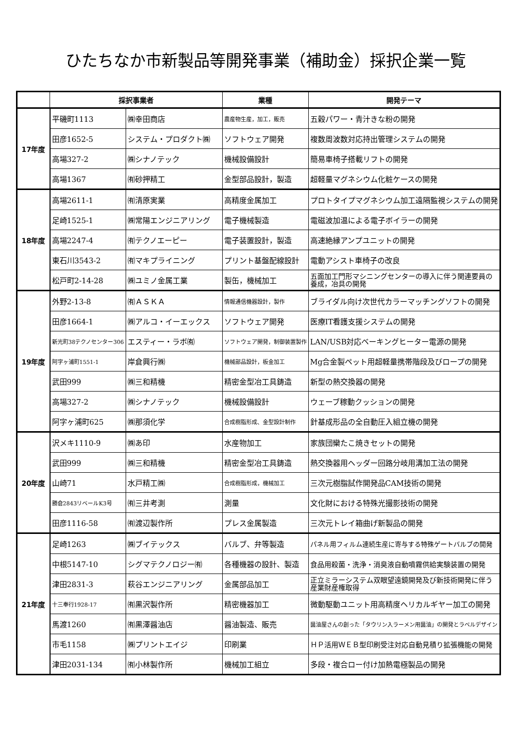ひたちなか市新製品等開発事業（補助金）採択企業一覧
| | 採択事業者 | | 業種 | 開発テーマ |
| --- | --- | --- | --- | --- |
| 17年度 | 平磯町1113 | ㈱幸田商店 | 農産物生産，加工，販売 | 五穀パワー・青汁きな粉の開発 |
| | 田彦1652-5 | システム・プロダクト㈱ | ソフトウェア開発 | 複数周波数対応持出管理システムの開発 |
| | 高場327-2 | ㈱シナノテック | 機械設備設計 | 簡易車椅子搭載リフトの開発 |
| | 高場1367 | ㈲砂押精工 | 金型部品設計，製造 | 超軽量マグネシウム化粧ケースの開発 |
| 18年度 | 高場2611-1 | ㈲清原実業 | 高精度金属加工 | プロトタイプマグネシウム加工遠隔監視システムの開発 |
| | 足崎1525-1 | ㈱常陽エンジニアリング | 電子機械製造 | 電磁波加温による電子ボイラーの開発 |
| | 高場2247-4 | ㈲テクノエーピー | 電子装置設計，製造 | 高速絶縁アンプユニットの開発 |
| | 東石川3543-2 | ㈲マキプライニング | プリント基盤配線設計 | 電動アシスト車椅子の改良 |
| | 松戸町2-14-28 | ㈱ユミノ金属工業 | 製缶，機械加工 | 五面加工門形マシニングセンターの導入に伴う関連要員の養成，冶具の開発 |
| 19年度 | 外野2-13-8 | ㈲ＡＳＫＡ | 情報通信機器設計，製作 | ブライダル向け次世代カラーマッチングソフトの開発 |
| | 田彦1664-1 | ㈱アルコ・イーエックス | ソフトウェア開発 | 医療IT看護支援システムの開発 |
| | 新光町38テクノセンター306 | エスティー・ラボ㈲ | ソフトウェア開発，制御装置製作 | LAN/USB対応ベーキングヒーター電源の開発 |
| | 阿字ヶ浦町1551-1 | 岸倉興行㈱ | 機械部品設計，板金加工 | Mg合金製ペット用超軽量携帯階段及びロープの開発 |
| | 武田999 | ㈱三和精機 | 精密金型冶工具鋳造 | 新型の熱交換器の開発 |
| | 高場327-2 | ㈱シナノテック | 機械設備設計 | ウェーブ稼動クッションの開発 |
| | 阿字ヶ浦町625 | ㈱那須化学 | 合成樹脂形成、金型設計制作 | 針基成形品の全自動圧入組立機の開発 |
| 20年度 | 沢メキ1110-9 | ㈱あ印 | 水産物加工 | 家族団欒たこ焼きセットの開発 |
| | 武田999 | ㈱三和精機 | 精密金型冶工具鋳造 | 熱交換器用ヘッダー回路分岐用溝加工法の開発 |
| | 山崎71 | 水戸精工㈱ | 合成樹脂形成，機械加工 | 三次元樹脂試作開発品CAM技術の開発 |
| | 勝倉2843リベールK3号 | ㈲三井考測 | 測量 | 文化財における特殊光撮影技術の開発 |
| | 田彦1116-58 | ㈲渡辺製作所 | プレス金属製造 | 三次元トレイ箱曲げ新製品の開発 |
| 21年度 | 足崎1263 | ㈱ブイテックス | バルブ、弁等製造 | パネル用フィルム連続生産に寄与する特殊ゲートバルブの開発 |
| | 中根5147-10 | シグマテクノロジー㈲ | 各種機器の設計、製造 | 食品用殺菌・洗浄・消臭液自動噴霧供給実験装置の開発 |
| | 津田2831-3 | 萩谷エンジニアリング | 金属部品加工 | 正立ミラーシステム双眼望遠鏡開発及び新技術開発に伴う産業財産権取得 |
| | 十三奉行1928-17 | ㈲黒沢製作所 | 精密機器加工 | 微動駆動ユニット用高精度ヘリカルギヤー加工の開発 |
| | 馬渡1260 | ㈲黒澤醤油店 | 醤油製造、販売 | 醤油屋さんの創った「タウリン入ラーメン用醤油」の開発とラベルデザイン |
| | 市毛1158 | ㈱プリントエイジ | 印刷業 | ＨＰ活用ＷＥＢ型印刷受注対応自動見積り拡張機能の開発 |
| | 津田2031-134 | ㈲小林製作所 | 機械加工組立 | 多段・複合ロー付け加熱電極製品の開発 |